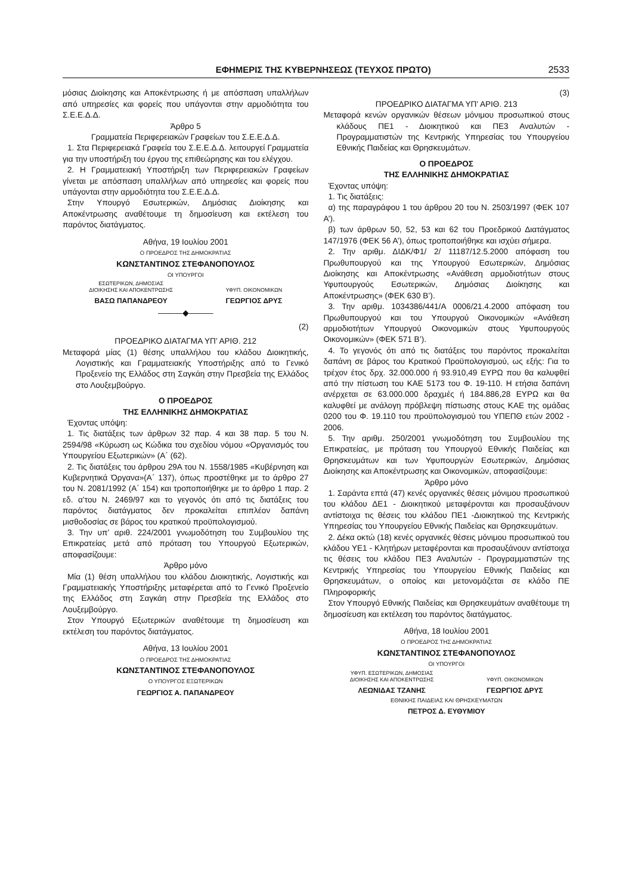ΕΦΗΜΕΡΙΣ ΤΗΣ ΚΥΒΕΡΝΗΣΕΩΣ (ΤΕΥΧΟΣ ΠΡΩΤΟ) 2533
μόσιας Διοίκησης και Αποκέντρωσης ή με απόσπαση υπαλλήλων από υπηρεσίες και φορείς που υπάγονται στην αρμοδιότητα του Σ.Ε.Ε.Δ.Δ.
Άρθρο 5
Γραμματεία Περιφερειακών Γραφείων του Σ.Ε.Ε.Δ.Δ.
1. Στα Περιφερειακά Γραφεία του Σ.Ε.Ε.Δ.Δ. λειτουργεί Γραμματεία για την υποστήριξη του έργου της επιθεώρησης και του ελέγχου.
2. Η Γραμματειακή Υποστήριξη των Περιφερειακών Γραφείων γίνεται με απόσπαση υπαλλήλων από υπηρεσίες και φορείς που υπάγονται στην αρμοδιότητα του Σ.Ε.Ε.Δ.Δ.
Στην Υπουργό Εσωτερικών, Δημόσιας Διοίκησης και Αποκέντρωσης αναθέτουμε τη δημοσίευση και εκτέλεση του παρόντος διατάγματος.
Αθήνα, 19 Ιουλίου 2001
Ο ΠΡΟΕΔΡΟΣ ΤΗΣ ΔΗΜΟΚΡΑΤΙΑΣ
ΚΩΝΣΤΑΝΤΙΝΟΣ ΣΤΕΦΑΝΟΠΟΥΛΟΣ
ΟΙ ΥΠΟΥΡΓΟΙ
ΕΣΩΤΕΡΙΚΩΝ, ΔΗΜΟΣΙΑΣ
ΔΙΟΙΚΗΣΗΣ ΚΑΙ ΑΠΟΚΕΝΤΡΩΣΗΣ
ΒΑΣΩ ΠΑΠΑΝΔΡΕΟΥ
ΥΦΥΠ. ΟΙΚΟΝΟΜΙΚΩΝ
ΓΕΩΡΓΙΟΣ ΔΡΥΣ
———◆———
(2)
ΠΡΟΕΔΡΙΚΟ ΔΙΑΤΑΓΜΑ ΥΠ’ ΑΡΙΘ. 212
Μεταφορά μίας (1) θέσης υπαλλήλου του κλάδου Διοικητικής, Λογιστικής και Γραμματειακής Υποστήριξης από το Γενικό Προξενείο της Ελλάδος στη Σαγκάη στην Πρεσβεία της Ελλάδος στο Λουξεμβούργο.
Ο ΠΡΟΕΔΡΟΣ
ΤΗΣ ΕΛΛΗΝΙΚΗΣ ΔΗΜΟΚΡΑΤΙΑΣ
Έχοντας υπόψη:
1. Τις διατάξεις των άρθρων 32 παρ. 4 και 38 παρ. 5 του Ν. 2594/98 «Κύρωση ως Κώδικα του σχεδίου νόμου «Οργανισμός του Υπουργείου Εξωτερικών» (Α΄ (62).
2. Τις διατάξεις του άρθρου 29Α του Ν. 1558/1985 «Κυβέρνηση και Κυβερνητικά Όργανα»(Α΄ 137), όπως προστέθηκε με το άρθρο 27 του Ν. 2081/1992 (Α΄ 154) και τροποποιήθηκε με το άρθρο 1 παρ. 2 εδ. α’του Ν. 2469/97 και το γεγονός ότι από τις διατάξεις του παρόντος διατάγματος δεν προκαλείται επιπλέον δαπάνη μισθοδοσίας σε βάρος του κρατικού προϋπολογισμού.
3. Την υπ’ αριθ. 224/2001 γνωμοδότηση του Συμβουλίου της Επικρατείας μετά από πρόταση του Υπουργού Εξωτερικών, αποφασίζουμε:
Άρθρο μόνο
Μία (1) θέση υπαλλήλου του κλάδου Διοικητικής, Λογιστικής και Γραμματειακής Υποστήριξης μεταφέρεται από το Γενικό Προξενείο της Ελλάδος στη Σαγκάη στην Πρεσβεία της Ελλάδος στο Λουξεμβούργο.
Στον Υπουργό Εξωτερικών αναθέτουμε τη δημοσίευση και εκτέλεση του παρόντος διατάγματος.
Αθήνα, 13 Ιουλίου 2001
Ο ΠΡΟΕΔΡΟΣ ΤΗΣ ΔΗΜΟΚΡΑΤΙΑΣ
ΚΩΝΣΤΑΝΤΙΝΟΣ ΣΤΕΦΑΝΟΠΟΥΛΟΣ
Ο ΥΠΟΥΡΓΟΣ ΕΞΩΤΕΡΙΚΩΝ
ΓΕΩΡΓΙΟΣ Α. ΠΑΠΑΝΔΡΕΟΥ
(3)
ΠΡΟΕΔΡΙΚΟ ΔΙΑΤΑΓΜΑ ΥΠ’ ΑΡΙΘ. 213
Μεταφορά κενών οργανικών θέσεων μόνιμου προσωπικού στους κλάδους ΠΕ1 - Διοικητικού και ΠΕ3 Αναλυτών - Προγραμματιστών της Κεντρικής Υπηρεσίας του Υπουργείου Εθνικής Παιδείας και Θρησκευμάτων.
Ο ΠΡΟΕΔΡΟΣ
ΤΗΣ ΕΛΛΗΝΙΚΗΣ ΔΗΜΟΚΡΑΤΙΑΣ
Έχοντας υπόψη:
1. Τις διατάξεις:
α) της παραγράφου 1 του άρθρου 20 του Ν. 2503/1997 (ΦΕΚ 107 Α’).
β) των άρθρων 50, 52, 53 και 62 του Προεδρικού Διατάγματος 147/1976 (ΦΕΚ 56 Α’), όπως τροποποιήθηκε και ισχύει σήμερα.
2. Την αριθμ. ΔΙΔΚ/Φ1/ 2/ 11187/12.5.2000 απόφαση του Πρωθυπουργού και της Υπουργού Εσωτερικών, Δημόσιας Διοίκησης και Αποκέντρωσης «Ανάθεση αρμοδιοτήτων στους Υφυπουργούς Εσωτερικών, Δημόσιας Διοίκησης και Αποκέντρωσης» (ΦΕΚ 630 Β’).
3. Την αριθμ. 1034386/441/Α 0006/21.4.2000 απόφαση του Πρωθυπουργού και του Υπουργού Οικονομικών «Ανάθεση αρμοδιοτήτων Υπουργού Οικονομικών στους Υφυπουργούς Οικονομικών» (ΦΕΚ 571 Β’).
4. Το γεγονός ότι από τις διατάξεις του παρόντος προκαλείται δαπάνη σε βάρος του Κρατικού Προϋπολογισμού, ως εξής: Για το τρέχον έτος δρχ. 32.000.000 ή 93.910,49 ΕΥΡΩ που θα καλυφθεί από την πίστωση του ΚΑΕ 5173 του Φ. 19-110. Η ετήσια δαπάνη ανέρχεται σε 63.000.000 δραχμές ή 184.886,28 ΕΥΡΩ και θα καλυφθεί με ανάλογη πρόβλεψη πίστωσης στους ΚΑΕ της ομάδας 0200 του Φ. 19.110 του προϋπολογισμού του ΥΠΕΠΘ ετών 2002 - 2006.
5. Την αριθμ. 250/2001 γνωμοδότηση του Συμβουλίου της Επικρατείας, με πρόταση του Υπουργού Εθνικής Παιδείας και Θρησκευμάτων και των Υφυπουργών Εσωτερικών, Δημόσιας Διοίκησης και Αποκέντρωσης και Οικονομικών, αποφασίζουμε:
Άρθρο μόνο
1. Σαράντα επτά (47) κενές οργανικές θέσεις μόνιμου προσωπικού του κλάδου ΔΕ1 - Διοικητικού μεταφέρονται και προσαυξάνουν αντίστοιχα τις θέσεις του κλάδου ΠΕ1 -Διοικητικού της Κεντρικής Υπηρεσίας του Υπουργείου Εθνικής Παιδείας και Θρησκευμάτων.
2. Δέκα οκτώ (18) κενές οργανικές θέσεις μόνιμου προσωπικού του κλάδου ΥΕ1 - Κλητήρων μεταφέρονται και προσαυξάνουν αντίστοιχα τις θέσεις του κλάδου ΠΕ3 Αναλυτών - Προγραμματιστών της Κεντρικής Υπηρεσίας του Υπουργείου Εθνικής Παιδείας και Θρησκευμάτων, ο οποίος και μετονομάζεται σε κλάδο ΠΕ Πληροφορικής
Στον Υπουργό Εθνικής Παιδείας και Θρησκευμάτων αναθέτουμε τη δημοσίευση και εκτέλεση του παρόντος διατάγματος.
Αθήνα, 18 Ιουλίου 2001
Ο ΠΡΟΕΔΡΟΣ ΤΗΣ ΔΗΜΟΚΡΑΤΙΑΣ
ΚΩΝΣΤΑΝΤΙΝΟΣ ΣΤΕΦΑΝΟΠΟΥΛΟΣ
ΟΙ ΥΠΟΥΡΓΟΙ
ΥΦΥΠ. ΕΣΩΤΕΡΙΚΩΝ, ΔΗΜΟΣΙΑΣ
ΔΙΟΙΚΗΣΗΣ ΚΑΙ ΑΠΟΚΕΝΤΡΩΣΗΣ
ΛΕΩΝΙΔΑΣ ΤΖΑΝΗΣ
ΥΦΥΠ. ΟΙΚΟΝΟΜΙΚΩΝ
ΓΕΩΡΓΙΟΣ ΔΡΥΣ
ΕΘΝΙΚΗΣ ΠΑΙΔΕΙΑΣ ΚΑΙ ΘΡΗΣΚΕΥΜΑΤΩΝ
ΠΕΤΡΟΣ Δ. ΕΥΘΥΜΙΟΥ